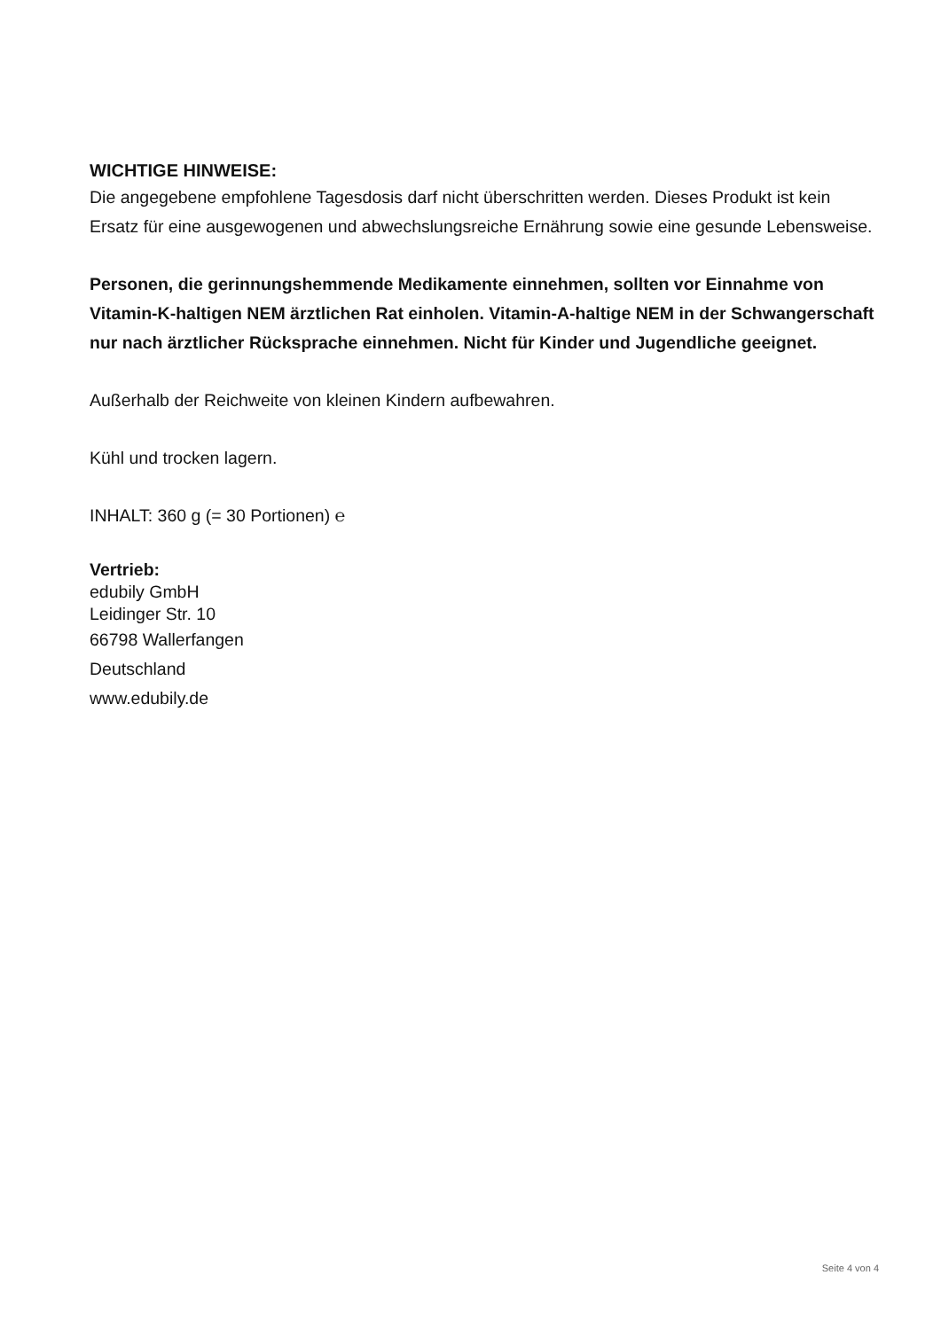WICHTIGE HINWEISE:
Die angegebene empfohlene Tagesdosis darf nicht überschritten werden. Dieses Produkt ist kein Ersatz für eine ausgewogenen und abwechslungsreiche Ernährung sowie eine gesunde Lebensweise.
Personen, die gerinnungshemmende Medikamente einnehmen, sollten vor Einnahme von Vitamin-K-haltigen NEM ärztlichen Rat einholen. Vitamin-A-haltige NEM in der Schwangerschaft nur nach ärztlicher Rücksprache einnehmen. Nicht für Kinder und Jugendliche geeignet.
Außerhalb der Reichweite von kleinen Kindern aufbewahren.
Kühl und trocken lagern.
INHALT: 360 g (= 30 Portionen) ℮
Vertrieb:
edubily GmbH
Leidinger Str. 10
66798 Wallerfangen
Deutschland
www.edubily.de
Seite 4 von 4